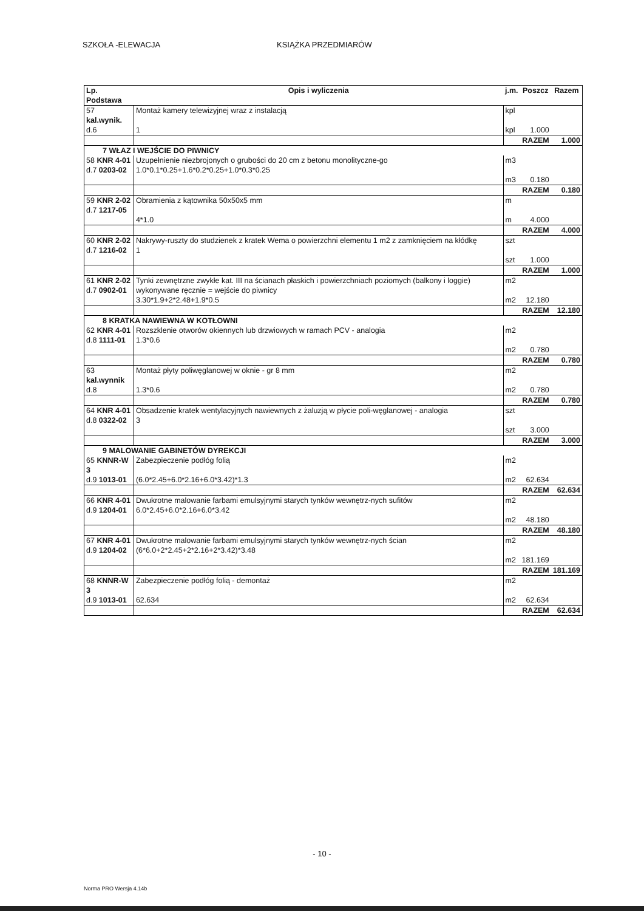SZKOŁA -ELEWACJA KSIĄŻKA PRZEDMIARÓW
| Lp. Podstawa | Opis i wyliczenia | j.m. | Poszcz | Razem |
| --- | --- | --- | --- | --- |
| 57 kal.wynik. d.6 | Montaż kamery telewizyjnej wraz z instalacją 1 | kpl kpl | 1.000 | |
| | | | RAZEM | 1.000 |
| 7 WŁAZ I WEJŚCIE DO PIWNICY | | | | |
| 58 KNR 4-01 d.7 0203-02 | Uzupełnienie niezbrojonych o grubości do 20 cm z betonu monolityczne-go 1.0*0.1*0.25+1.6*0.2*0.25+1.0*0.3*0.25 | m3 m3 | 0.180 | |
| | | | RAZEM | 0.180 |
| 59 KNR 2-02 d.7 1217-05 | Obramienia z kątownika 50x50x5 mm 4*1.0 | m m | 4.000 | |
| | | | RAZEM | 4.000 |
| 60 KNR 2-02 d.7 1216-02 | Nakrywy-ruszty do studzienek z kratek Wema o powierzchni elementu 1 m2 z zamknięciem na kłódkę 1 | szt szt | 1.000 | |
| | | | RAZEM | 1.000 |
| 61 KNR 2-02 d.7 0902-01 | Tynki zewnętrzne zwykłe kat. III na ścianach płaskich i powierzchniach poziomych (balkony i loggie) wykonywane ręcznie = wejście do piwnicy 3.30*1.9+2*2.48+1.9*0.5 | m2 m2 | 12.180 | |
| | | | RAZEM | 12.180 |
| 8 KRATKA NAWIEWNA W KOTŁOWNI | | | | |
| 62 KNR 4-01 d.8 1111-01 | Rozszklenie otworów okiennych lub drzwiowych w ramach PCV - analogia 1.3*0.6 | m2 m2 | 0.780 | |
| | | | RAZEM | 0.780 |
| 63 kal.wynnik d.8 | Montaż płyty poliwęglanowej w oknie - gr 8 mm 1.3*0.6 | m2 m2 | 0.780 | |
| | | | RAZEM | 0.780 |
| 64 KNR 4-01 d.8 0322-02 | Obsadzenie kratek wentylacyjnych nawiewnych z żaluzją w płycie poli-węglanowej - analogia 3 | szt szt | 3.000 | |
| | | | RAZEM | 3.000 |
| 9 MALOWANIE GABINETÓW DYREKCJI | | | | |
| 65 KNNR-W 3 d.9 1013-01 | Zabezpieczenie podłóg folią (6.0*2.45+6.0*2.16+6.0*3.42)*1.3 | m2 m2 | 62.634 | |
| | | | RAZEM | 62.634 |
| 66 KNR 4-01 d.9 1204-01 | Dwukrotne malowanie farbami emulsyjnymi starych tynków wewnętrz-nych sufitów 6.0*2.45+6.0*2.16+6.0*3.42 | m2 m2 | 48.180 | |
| | | | RAZEM | 48.180 |
| 67 KNR 4-01 d.9 1204-02 | Dwukrotne malowanie farbami emulsyjnymi starych tynków wewnętrz-nych ścian (6*6.0+2*2.45+2*2.16+2*3.42)*3.48 | m2 m2 | 181.169 | |
| | | | RAZEM | 181.169 |
| 68 KNNR-W 3 d.9 1013-01 | Zabezpieczenie podłóg folią - demontaż 62.634 | m2 m2 | 62.634 | |
| | | | RAZEM | 62.634 |
- 10 -
Norma PRO Wersja 4.14b